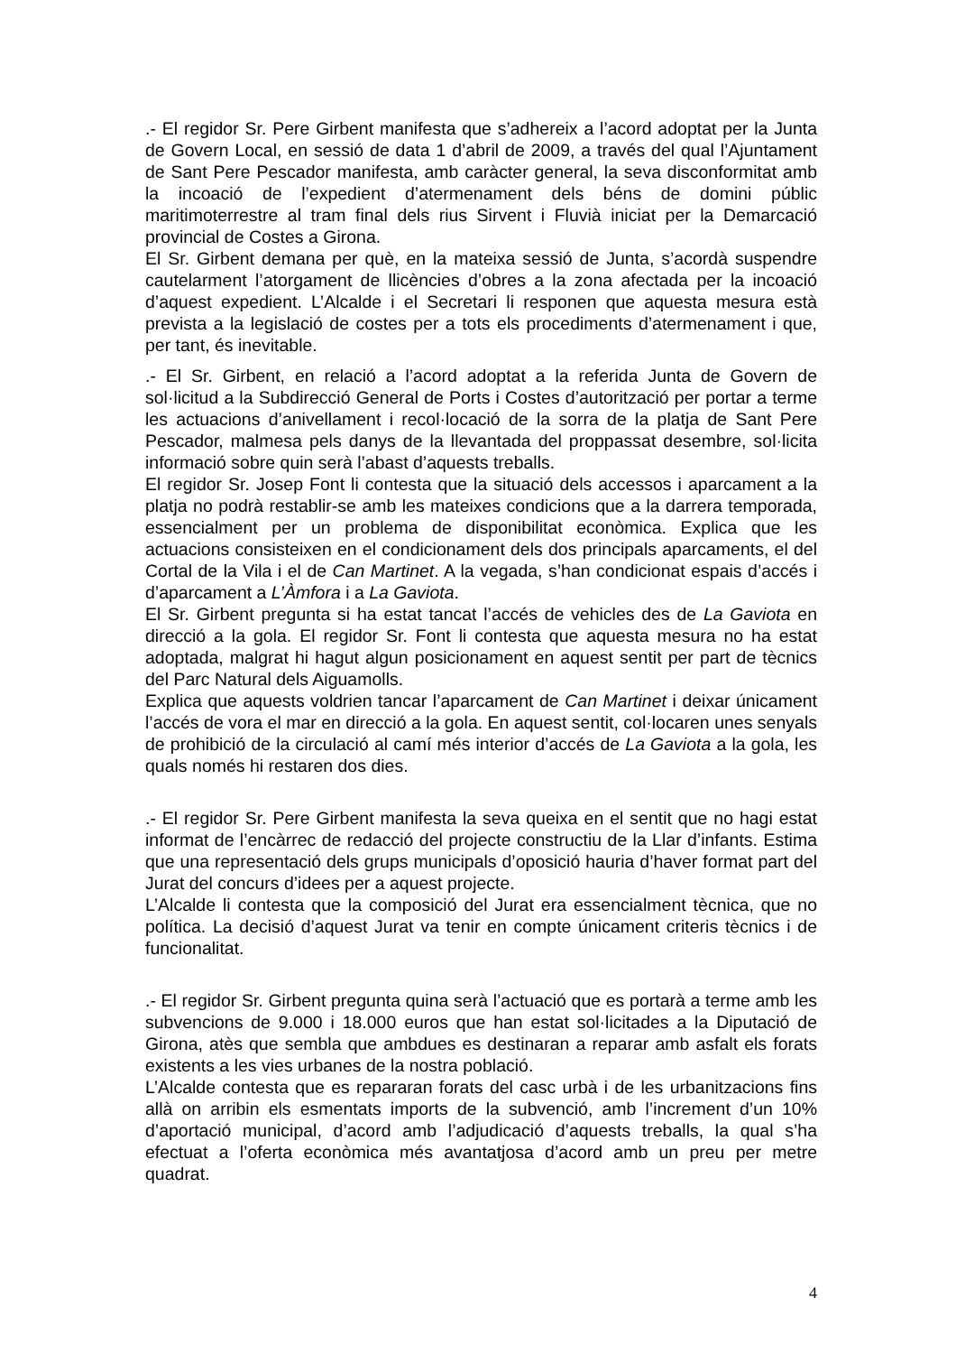.- El regidor Sr. Pere Girbent manifesta que s’adhereix a l’acord adoptat per la Junta de Govern Local, en sessió de data 1 d’abril de 2009, a través del qual l’Ajuntament de Sant Pere Pescador manifesta, amb caràcter general, la seva disconformitat amb la incoació de l’expedient d’atermenament dels béns de domini públic maritimoterrestre al tram final dels rius Sirvent i Fluvià iniciat per la Demarcació provincial de Costes a Girona.
El Sr. Girbent demana per què, en la mateixa sessió de Junta, s’acordà suspendre cautelarment l’atorgament de llicències d’obres a la zona afectada per la incoació d’aquest expedient. L’Alcalde i el Secretari li responen que aquesta mesura està prevista a la legislació de costes per a tots els procediments d’atermenament i que, per tant, és inevitable.
.- El Sr. Girbent, en relació a l’acord adoptat a la referida Junta de Govern de sol·licitud a la Subdirecció General de Ports i Costes d’autorització per portar a terme les actuacions d’anivellament i recol·locació de la sorra de la platja de Sant Pere Pescador, malmesa pels danys de la llevantada del proppassat desembre, sol·licita informació sobre quin serà l’abast d’aquests treballs.
El regidor Sr. Josep Font li contesta que la situació dels accessos i aparcament a la platja no podrà restablir-se amb les mateixes condicions que a la darrera temporada, essencialment per un problema de disponibilitat econòmica. Explica que les actuacions consisteixen en el condicionament dels dos principals aparcaments, el del Cortal de la Vila i el de Can Martinet. A la vegada, s’han condicionat espais d’accés i d’aparcament a L’Àmfora i a La Gaviota.
El Sr. Girbent pregunta si ha estat tancat l’accés de vehicles des de La Gaviota en direcció a la gola. El regidor Sr. Font li contesta que aquesta mesura no ha estat adoptada, malgrat hi hagut algun posicionament en aquest sentit per part de tècnics del Parc Natural dels Aiguamolls.
Explica que aquests voldrien tancar l’aparcament de Can Martinet i deixar únicament l’accés de vora el mar en direcció a la gola. En aquest sentit, col·locaren unes senyals de prohibició de la circulació al camí més interior d’accés de La Gaviota a la gola, les quals només hi restaren dos dies.
.- El regidor Sr. Pere Girbent manifesta la seva queixa en el sentit que no hagi estat informat de l’encàrrec de redacció del projecte constructiu de la Llar d’infants. Estima que una representació dels grups municipals d’oposició hauria d’haver format part del Jurat del concurs d’idees per a aquest projecte.
L’Alcalde li contesta que la composició del Jurat era essencialment tècnica, que no política. La decisió d’aquest Jurat va tenir en compte únicament criteris tècnics i de funcionalitat.
.- El regidor Sr. Girbent pregunta quina serà l’actuació que es portarà a terme amb les subvencions de 9.000 i 18.000 euros que han estat sol·licitades a la Diputació de Girona, atès que sembla que ambdues es destinaran a reparar amb asfalt els forats existents a les vies urbanes de la nostra població.
L’Alcalde contesta que es repararan forats del casc urbà i de les urbanitzacions fins allà on arribin els esmentats imports de la subvenció, amb l’increment d’un 10% d’aportació municipal, d’acord amb l’adjudicació d’aquests treballs, la qual s’ha efectuat a l’oferta econòmica més avantatjosa d’acord amb un preu per metre quadrat.
4